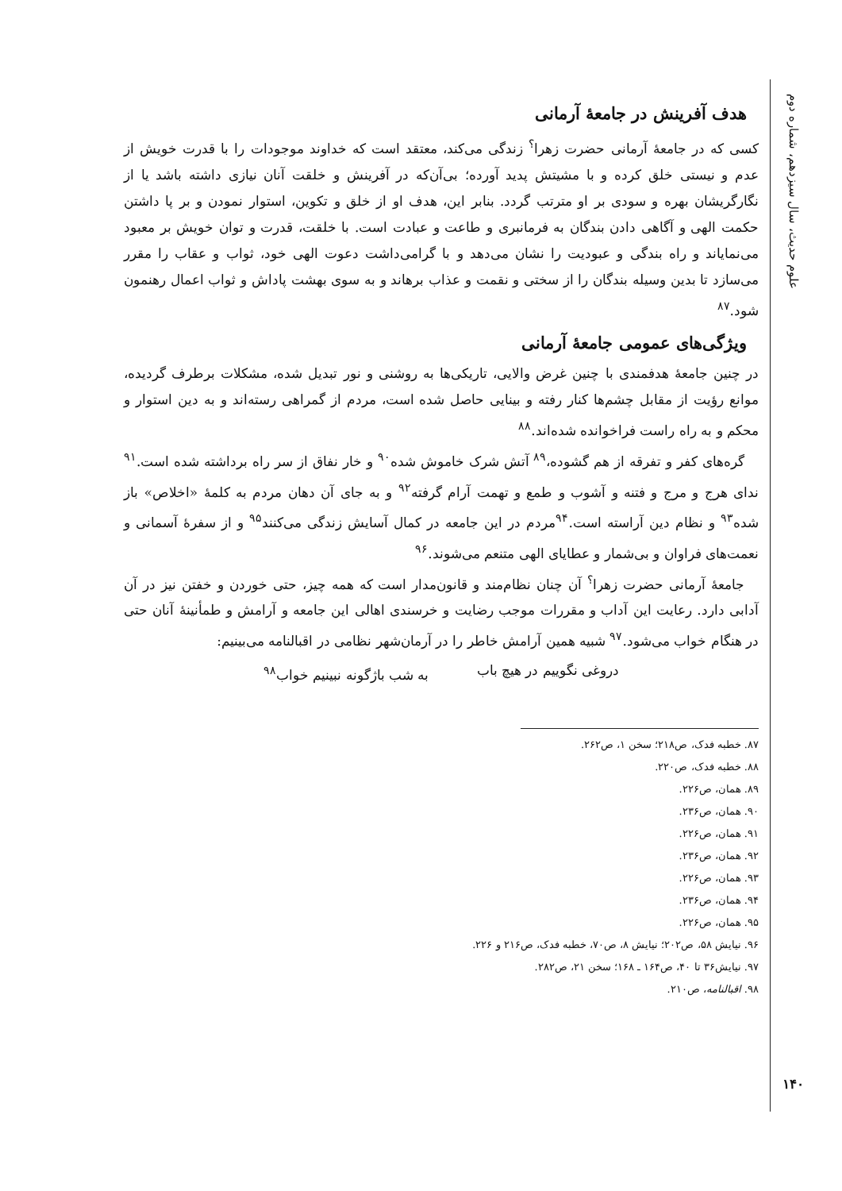علوم حدیث، سال سیزدهم، شماره دوم
۱۴۰
هدف آفرینش در جامعهٔ آرمانی
کسی که در جامعهٔ آرمانی حضرت زهرا<sup>؟</sup> زندگی می‌کند، معتقد است که خداوند موجودات را با قدرت خویش از عدم و نیستی خلق کرده و با مشیتش پدید آورده؛ بی‌آن‌که در آفرینش و خلقت آنان نیازی داشته باشد یا از نگارگریشان بهره و سودی بر او مترتب گردد. بنابر این، هدف او از خلق و تکوین، استوار نمودن و بر پا داشتن حکمت الهی و آگاهی دادن بندگان به فرمانبری و طاعت و عبادت است. با خلقت، قدرت و توان خویش بر معبود می‌نمایاند و راه بندگی و عبودیت را نشان می‌دهد و با گرامی‌داشت دعوت الهی خود، ثواب و عقاب را مقرر می‌سازد تا بدین وسیله بندگان را از سختی و نقمت و عذاب برهاند و به سوی بهشت پاداش و ثواب اعمال رهنمون شود.<sup>۸۷</sup>
ویژگی‌های عمومی جامعهٔ آرمانی
در چنین جامعهٔ هدفمندی با چنین غرض والایی، تاریکی‌ها به روشنی و نور تبدیل شده، مشکلات برطرف گردیده، موانع رؤیت از مقابل چشم‌ها کنار رفته و بینایی حاصل شده است، مردم از گمراهی رسته‌اند و به دین استوار و محکم و به راه راست فراخوانده شده‌اند.<sup>۸۸</sup>
گره‌های کفر و تفرقه از هم گشوده،<sup>۸۹</sup> آتش شرک خاموش شده<sup>۹۰</sup> و خار نفاق از سر راه برداشته شده است.<sup>۹۱</sup> ندای هرج و مرج و فتنه و آشوب و طمع و تهمت آرام گرفته<sup>۹۲</sup> و به جای آن دهان مردم به کلمهٔ «اخلاص» باز شده<sup>۹۳</sup> و نظام دین آراسته است.<sup>۹۴</sup>مردم در این جامعه در کمال آسایش زندگی می‌کنند<sup>۹۵</sup> و از سفرهٔ آسمانی و نعمت‌های فراوان و بی‌شمار و عطایای الهی متنعم می‌شوند.<sup>۹۶</sup>
جامعهٔ آرمانی حضرت زهرا<sup>؟</sup> آن چنان نظام‌مند و قانون‌مدار است که همه چیز، حتی خوردن و خفتن نیز در آن آدابی دارد. رعایت این آداب و مقررات موجب رضایت و خرسندی اهالی این جامعه و آرامش و طمأنینهٔ آنان حتی در هنگام خواب می‌شود.<sup>۹۷</sup> شبیه همین آرامش خاطر را در آرمان‌شهر نظامی در اقبالنامه می‌بینیم:
دروغی نگوییم در هیچ باب به شب باژگونه نبینیم خواب<sup>۹۸</sup>
۸۷. خطبه فدک، ص۲۱۸؛ سخن ۱، ص۲۶۲.
۸۸. خطبه فدک، ص۲۲۰.
۸۹. همان، ص۲۲۶.
۹۰. همان، ص۲۳۶.
۹۱. همان، ص۲۲۶.
۹۲. همان، ص۲۳۶.
۹۳. همان، ص۲۲۶.
۹۴. همان، ص۲۳۶.
۹۵. همان، ص۲۲۶.
۹۶. نیایش ۵۸، ص۲۰۲؛ نیایش ۸، ص۷۰، خطبه فدک، ص۲۱۶ و ۲۲۶.
۹۷. نیایش۳۶ تا ۴۰، ص۱۶۴ ـ ۱۶۸؛ سخن ۲۱، ص۲۸۲.
۹۸. اقبالنامه، ص۲۱۰.